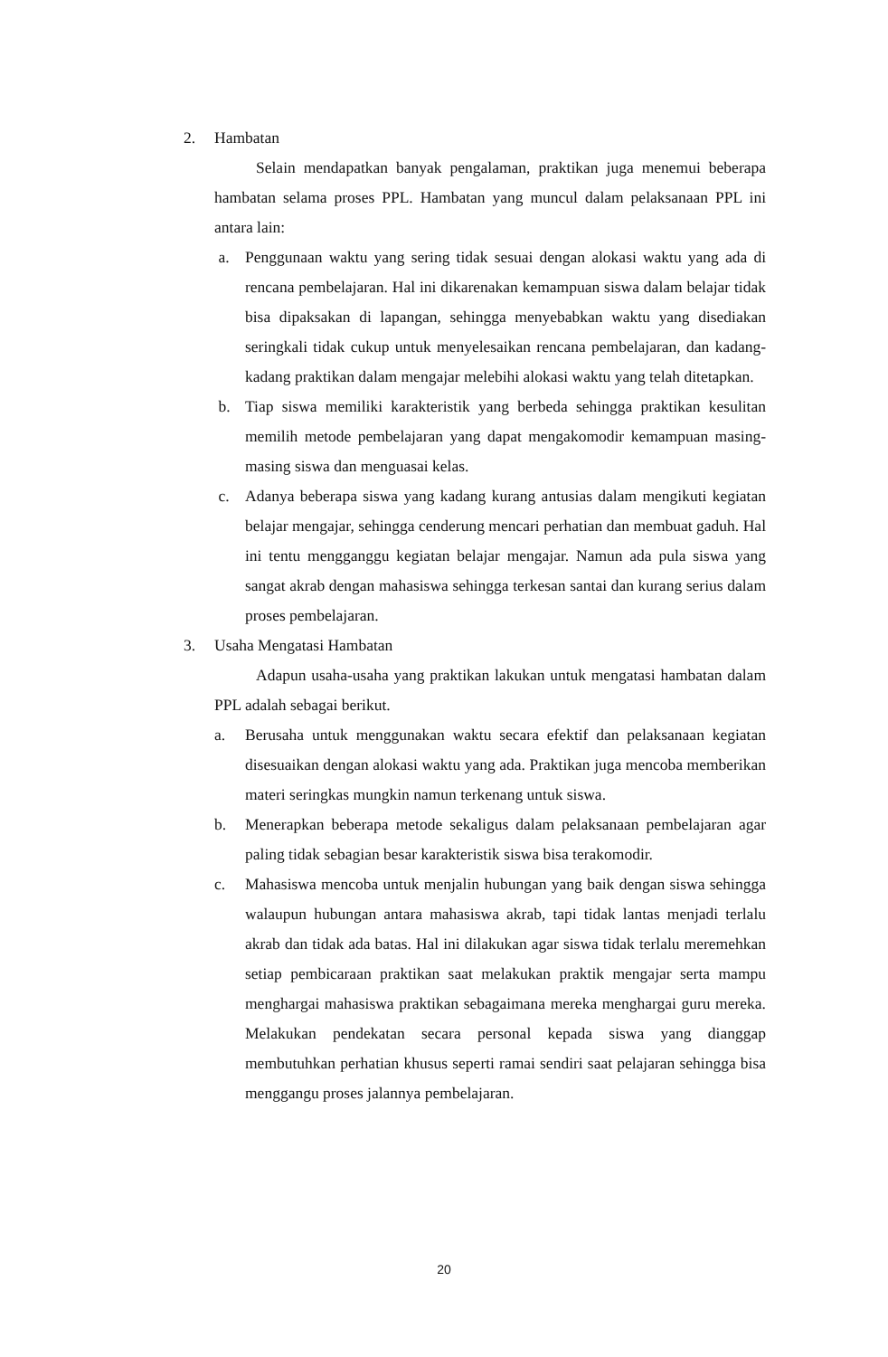2. Hambatan
Selain mendapatkan banyak pengalaman, praktikan juga menemui beberapa hambatan selama proses PPL. Hambatan yang muncul dalam pelaksanaan PPL ini antara lain:
a. Penggunaan waktu yang sering tidak sesuai dengan alokasi waktu yang ada di rencana pembelajaran. Hal ini dikarenakan kemampuan siswa dalam belajar tidak bisa dipaksakan di lapangan, sehingga menyebabkan waktu yang disediakan seringkali tidak cukup untuk menyelesaikan rencana pembelajaran, dan kadang-kadang praktikan dalam mengajar melebihi alokasi waktu yang telah ditetapkan.
b. Tiap siswa memiliki karakteristik yang berbeda sehingga praktikan kesulitan memilih metode pembelajaran yang dapat mengakomodir kemampuan masing-masing siswa dan menguasai kelas.
c. Adanya beberapa siswa yang kadang kurang antusias dalam mengikuti kegiatan belajar mengajar, sehingga cenderung mencari perhatian dan membuat gaduh. Hal ini tentu mengganggu kegiatan belajar mengajar. Namun ada pula siswa yang sangat akrab dengan mahasiswa sehingga terkesan santai dan kurang serius dalam proses pembelajaran.
3. Usaha Mengatasi Hambatan
Adapun usaha-usaha yang praktikan lakukan untuk mengatasi hambatan dalam PPL adalah sebagai berikut.
a. Berusaha untuk menggunakan waktu secara efektif dan pelaksanaan kegiatan disesuaikan dengan alokasi waktu yang ada. Praktikan juga mencoba memberikan materi seringkas mungkin namun terkenang untuk siswa.
b. Menerapkan beberapa metode sekaligus dalam pelaksanaan pembelajaran agar paling tidak sebagian besar karakteristik siswa bisa terakomodir.
c. Mahasiswa mencoba untuk menjalin hubungan yang baik dengan siswa sehingga walaupun hubungan antara mahasiswa akrab, tapi tidak lantas menjadi terlalu akrab dan tidak ada batas. Hal ini dilakukan agar siswa tidak terlalu meremehkan setiap pembicaraan praktikan saat melakukan praktik mengajar serta mampu menghargai mahasiswa praktikan sebagaimana mereka menghargai guru mereka. Melakukan pendekatan secara personal kepada siswa yang dianggap membutuhkan perhatian khusus seperti ramai sendiri saat pelajaran sehingga bisa menggangu proses jalannya pembelajaran.
20